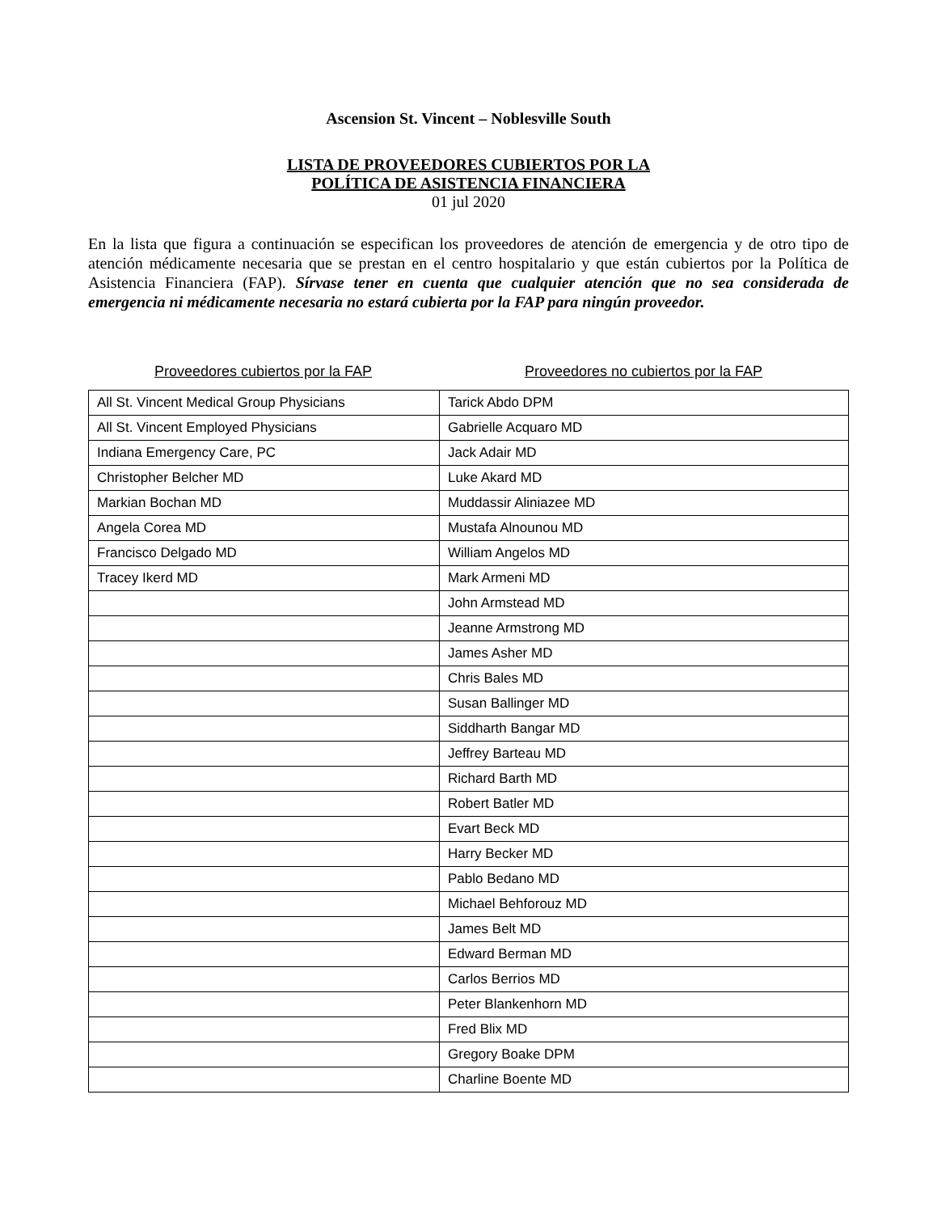Ascension St. Vincent – Noblesville South
LISTA DE PROVEEDORES CUBIERTOS POR LA
POLÍTICA DE ASISTENCIA FINANCIERA
01 jul 2020
En la lista que figura a continuación se especifican los proveedores de atención de emergencia y de otro tipo de atención médicamente necesaria que se prestan en el centro hospitalario y que están cubiertos por la Política de Asistencia Financiera (FAP). Sírvase tener en cuenta que cualquier atención que no sea considerada de emergencia ni médicamente necesaria no estará cubierta por la FAP para ningún proveedor.
Proveedores cubiertos por la FAP Proveedores no cubiertos por la FAP
| All St. Vincent Medical Group Physicians | Tarick Abdo DPM |
| All St. Vincent Employed Physicians | Gabrielle Acquaro MD |
| Indiana Emergency Care, PC | Jack Adair MD |
| Christopher Belcher MD | Luke Akard MD |
| Markian Bochan MD | Muddassir Aliniazee MD |
| Angela Corea MD | Mustafa Alnounou MD |
| Francisco Delgado MD | William Angelos MD |
| Tracey Ikerd MD | Mark Armeni MD |
| | John Armstead MD |
| | Jeanne Armstrong MD |
| | James Asher MD |
| | Chris Bales MD |
| | Susan Ballinger MD |
| | Siddharth Bangar MD |
| | Jeffrey Barteau MD |
| | Richard Barth MD |
| | Robert Batler MD |
| | Evart Beck MD |
| | Harry Becker MD |
| | Pablo Bedano MD |
| | Michael Behforouz MD |
| | James Belt MD |
| | Edward Berman MD |
| | Carlos Berrios MD |
| | Peter Blankenhorn MD |
| | Fred Blix MD |
| | Gregory Boake DPM |
| | Charline Boente MD |